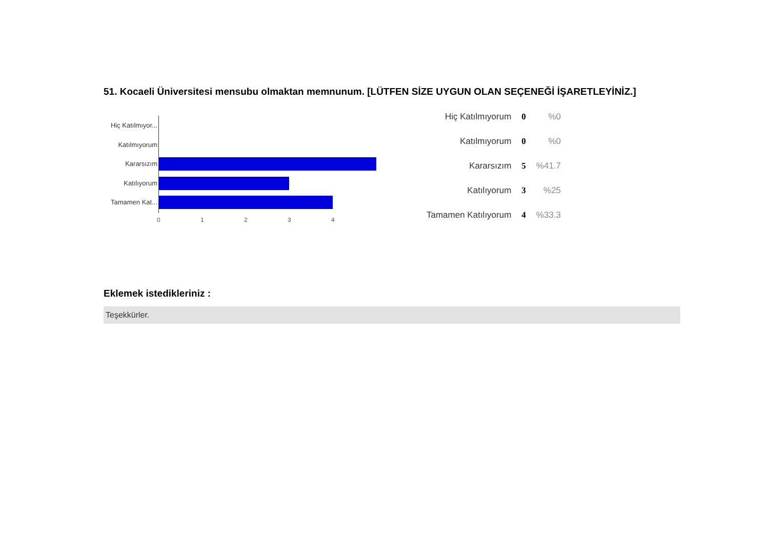51. Kocaeli Üniversitesi mensubu olmaktan memnunum. [LÜTFEN SİZE UYGUN OLAN SEÇENEĞİ İŞARETLEYİNİZ.]
Hiç Katılmıyor...
Katılmıyorum
Kararsızım
Katılıyorum
Tamamen Kat...
0 1 2 3 4
| Hiç Katılmıyorum | 0 | %0 |
| Katılmıyorum | 0 | %0 |
| Kararsızım | 5 | %41.7 |
| Katılıyorum | 3 | %25 |
| Tamamen Katılıyorum | 4 | %33.3 |
Eklemek istedikleriniz :
Teşekkürler.